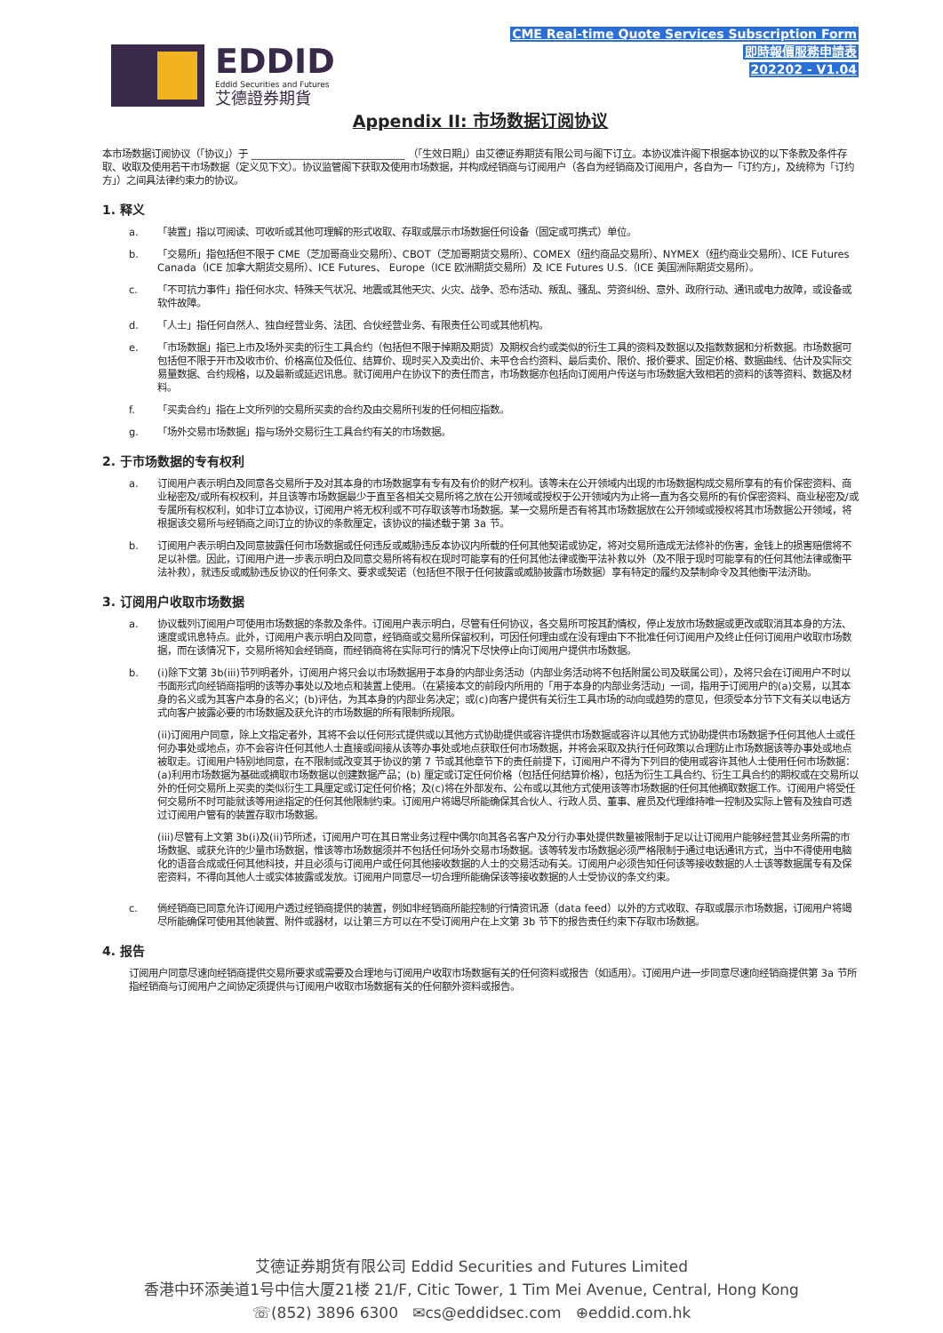EDDID
Eddid Securities and Futures
艾德證券期貨
CME Real-time Quote Services Subscription Form
即時報價服務申請表
202202 - V1.04
Appendix II: 市场数据订阅协议
本市场数据订阅协议（「协议」）于 ______________________________ （「生效日期」）由艾德证券期货有限公司与阁下订立。本协议准许阁下根据本协议的以下条款及条件存取、收取及使用若干市场数据（定义见下文）。协议监管阁下获取及使用市场数据，并构成经销商与订阅用户（各自为经销商及订阅用户，各自为一「订约方」，及统称为「订约方」）之间具法律约束力的协议。
1. 释义
a. 「装置」指以可阅读、可收听或其他可理解的形式收取、存取或展示市场数据任何设备（固定或可携式）单位。
b. 「交易所」指包括但不限于 CME（芝加哥商业交易所）、CBOT（芝加哥期货交易所）、COMEX（纽约商品交易所）、NYMEX（纽约商业交易所）、ICE Futures Canada（ICE 加拿大期货交易所）、ICE Futures、 Europe（ICE 欧洲期货交易所）及 ICE Futures U.S.（ICE 美国洲际期货交易所）。
c. 「不可抗力事件」指任何水灾、特殊天气状况、地震或其他天灾、火灾、战争、恐布活动、叛乱、骚乱、劳资纠纷、意外、政府行动、通讯或电力故障，或设备或软件故障。
d. 「人士」指任何自然人、独自经营业务、法团、合伙经营业务、有限责任公司或其他机构。
e. 「市场数据」指已上市及场外买卖的衍生工具合约（包括但不限于掉期及期货）及期权合约或类似的衍生工具的资料及数据以及指数数据和分析数据。市场数据可包括但不限于开市及收市价、价格高位及低位、结算价、现时买入及卖出价、未平仓合约资料、最后卖价、限价、报价要求、固定价格、数据曲线、估计及实际交易量数据、合约规格，以及最新或延迟讯息。就订阅用户在协议下的责任而言，市场数据亦包括向订阅用户传送与市场数据大致相若的资料的该等资料、数据及材料。
f. 「买卖合约」指在上文所列的交易所买卖的合约及由交易所刊发的任何相应指数。
g. 「场外交易市场数据」指与场外交易衍生工具合约有关的市场数据。
2. 于市场数据的专有权利
a. 订阅用户表示明白及同意各交易所于及对其本身的市场数据享有专有及有价的财产权利。该等未在公开领域内出现的市场数据构成交易所享有的有价保密资料、商业秘密及/或所有权权利，并且该等市场数据最少于直至各相关交易所将之放在公开领域或授权于公开领域内为止将一直为各交易所的有价保密资料、商业秘密及/或专属所有权权利，如非订立本协议，订阅用户将无权利或不可存取该等市场数据。某一交易所是否有将其市场数据放在公开领域或授权将其市场数据公开领域，将根据该交易所与经销商之间订立的协议的条款厘定，该协议的描述载于第 3a 节。
b. 订阅用户表示明白及同意披露任何市场数据或任何违反或威胁违反本协议内所载的任何其他契诺或协定，将对交易所造成无法修补的伤害，金钱上的损害赔偿将不足以补偿。因此，订阅用户进一步表示明白及同意交易所将有权在现时可能享有的任何其他法律或衡平法补救以外（及不限于现时可能享有的任何其他法律或衡平法补救），就违反或威胁违反协议的任何条文、要求或契诺（包括但不限于任何披露或威胁披露市场数据）享有特定的履约及禁制命令及其他衡平法济助。
3. 订阅用户收取市场数据
a. 协议载列订阅用户可使用市场数据的条款及条件。订阅用户表示明白，尽管有任何协议，各交易所可按其酌情权，停止发放市场数据或更改或取消其本身的方法、速度或讯息特点。此外，订阅用户表示明白及同意，经销商或交易所保留权利，可因任何理由或在没有理由下不批准任何订阅用户及终止任何订阅用户收取市场数据，而在该情况下，交易所将知会经销商，而经销商将在实际可行的情况下尽快停止向订阅用户提供市场数据。
b. (i)除下文第 3b(iii)节列明者外，订阅用户将只会以市场数据用于本身的内部业务活动（内部业务活动将不包括附属公司及联属公司），及将只会在订阅用户不时以书面形式向经销商指明的该等办事处以及地点和装置上使用。（在紧接本文的前段内所用的「用于本身的内部业务活动」一词，指用于订阅用户的(a)交易，以其本身的名义或为其客户本身的名义；(b)评估，为其本身的内部业务决定；或(c)向客户提供有关衍生工具市场的动向或趋势的意见，但须受本分节下文有关以电话方式向客户披露必要的市场数据及获允许的市场数据的所有限制所规限。
(ii)订阅用户同意，除上文指定者外，其将不会以任何形式提供或以其他方式协助提供或容许提供市场数据或容许以其他方式协助提供市场数据予任何其他人士或任何办事处或地点，亦不会容许任何其他人士直接或间接从该等办事处或地点获取任何市场数据，并将会采取及执行任何政策以合理防止市场数据该等办事处或地点被取走。订阅用户特别地同意，在不限制或改变其于协议的第 7 节或其他章节下的责任前提下，订阅用户不得为下列目的使用或容许其他人士使用任何市场数据：(a)利用市场数据为基础或摘取市场数据以创建数据产品；(b) 厘定或订定任何价格（包括任何结算价格），包括为衍生工具合约、衍生工具合约的期权或在交易所以外的任何交易所上买卖的类似衍生工具厘定或订定任何价格；及(c)将在外部发布、公布或以其他方式使用该等市场数据的任何其他摘取数据工作。订阅用户将受任何交易所不时可能就该等用途指定的任何其他限制约束。订阅用户将竭尽所能确保其合伙人、行政人员、董事、雇员及代理维持唯一控制及实际上管有及独自可透过订阅用户管有的装置存取市场数据。
(iii)尽管有上文第 3b(i)及(ii)节所述，订阅用户可在其日常业务过程中偶尔向其各名客户及分行办事处提供数量被限制于足以让订阅用户能够经营其业务所需的市场数据、或获允许的少量市场数据，惟该等市场数据须并不包括任何场外交易市场数据。该等转发市场数据必须严格限制于通过电话通讯方式，当中不得使用电脑化的语音合成或任何其他科技，并且必须与订阅用户或任何其他接收数据的人士的交易活动有关。订阅用户必须告知任何该等接收数据的人士该等数据属专有及保密资料，不得向其他人士或实体披露或发放。订阅用户同意尽一切合理所能确保该等接收数据的人士受协议的条文约束。
c. 倘经销商已同意允许订阅用户透过经销商提供的装置，例如非经销商所能控制的行情资讯源（data feed）以外的方式收取、存取或展示市场数据，订阅用户将竭尽所能确保可使用其他装置、附件或器材，以让第三方可以在不受订阅用户在上文第 3b 节下的报告责任约束下存取市场数据。
4. 报告
订阅用户同意尽速向经销商提供交易所要求或需要及合理地与订阅用户收取市场数据有关的任何资料或报告（如适用）。订阅用户进一步同意尽速向经销商提供第 3a 节所指经销商与订阅用户之间协定须提供与订阅用户收取市场数据有关的任何额外资料或报告。
艾德证券期货有限公司 Eddid Securities and Futures Limited
香港中环添美道1号中信大厦21楼 21/F, Citic Tower, 1 Tim Mei Avenue, Central, Hong Kong
☏(852) 3896 6300 ✉cs@eddidsec.com ⊕eddid.com.hk